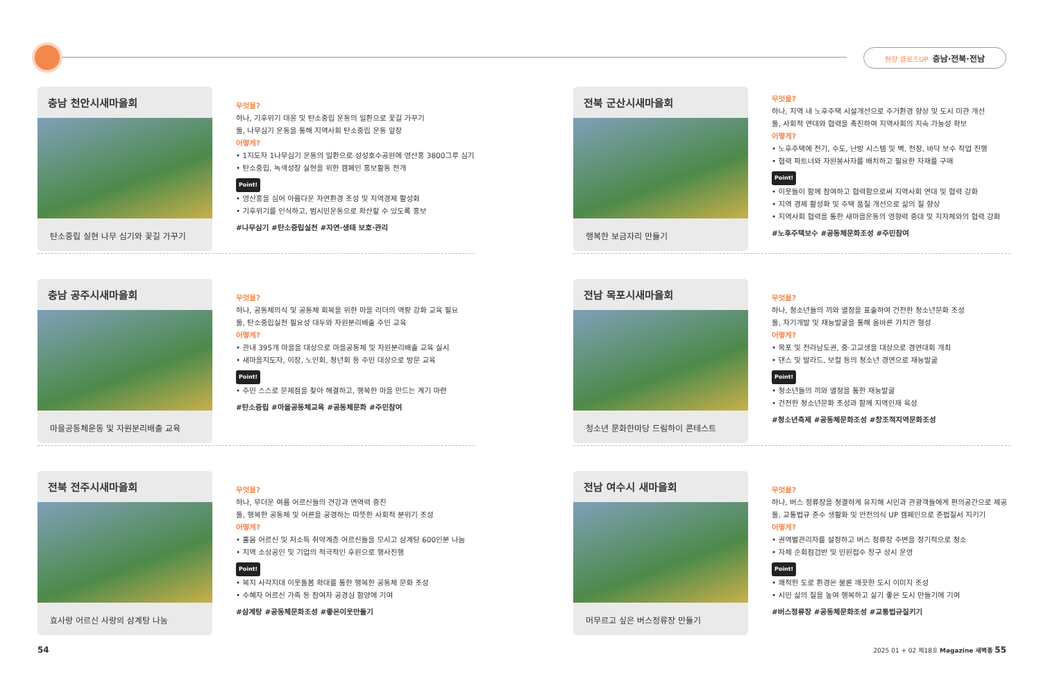현장 클로즈UP 충남·전북·전남
충남 천안시새마을회
탄소중립 실현 나무 심기와 꽃길 가꾸기
무엇을?
하나, 기후위기 대응 및 탄소중립 운동의 일환으로 꽃길 가꾸기
둘, 나무심기 운동을 통해 지역사회 탄소중립 운동 앞장
어떻게?
• 1지도자 1나무심기 운동의 일환으로 성성호수공원에 영산홍 3800그루 심기
• 탄소중립, 녹색성장 실현을 위한 캠페인 홍보활동 전개
Point!
• 영산홍을 심어 아름다운 자연환경 조성 및 지역경제 활성화
• 기후위기를 인식하고, 범시민운동으로 확산할 수 있도록 홍보
#나무심기 #탄소중립실천 #자연·생태 보호·관리
충남 공주시새마을회
마을공동체운동 및 자원분리배출 교육
무엇을?
하나, 공동체의식 및 공동체 회복을 위한 마을 리더의 역량 강화 교육 필요
둘, 탄소중립실천 필요성 대두와 자원분리배출 주민 교육
어떻게?
• 관내 395개 마을을 대상으로 마을공동체 및 자원분리배출 교육 실시
• 새마을지도자, 이장, 노인회, 청년회 등 주민 대상으로 방문 교육
Point!
• 주민 스스로 문제점을 찾아 해결하고, 행복한 마을 만드는 계기 마련
#탄소중립 #마을공동체교육 #공동체문화 #주민참여
전북 전주시새마을회
효사랑 어르신 사랑의 삼계탕 나눔
무엇을?
하나, 무더운 여름 어르신들의 건강과 면역력 증진
둘, 행복한 공동체 및 어른을 공경하는 따뜻한 사회적 분위기 조성
어떻게?
• 홀몸 어르신 및 저소득 취약계층 어르신들을 모시고 삼계탕 600인분 나눔
• 지역 소상공인 및 기업의 적극적인 후원으로 행사진행
Point!
• 복지 사각지대 이웃돌봄 확대를 통한 행복한 공동체 문화 조성
• 수혜자 어르신 가족 등 참여자 공경심 함양에 기여
#삼계탕 #공동체문화조성 #좋은이웃만들기
전북 군산시새마을회
행복한 보금자리 만들기
무엇을?
하나, 지역 내 노후주택 시설개선으로 주거환경 향상 및 도시 미관 개선
둘, 사회적 연대와 협력을 촉진하여 지역사회의 지속 가능성 확보
어떻게?
• 노후주택에 전기, 수도, 난방 시스템 및 벽, 천장, 바닥 보수 작업 진행
• 협력 파트너와 자원봉사자를 배치하고 필요한 자재를 구매
Point!
• 이웃들이 함께 참여하고 협력함으로써 지역사회 연대 및 협력 강화
• 지역 경제 활성화 및 주택 품질 개선으로 삶의 질 향상
• 지역사회 협력을 통한 새마을운동의 영향력 증대 및 지자체와의 협력 강화
#노후주택보수 #공동체문화조성 #주민참여
전남 목포시새마을회
청소년 문화한마당 드림하이 콘테스트
무엇을?
하나, 청소년들의 끼와 열정을 표출하여 건전한 청소년문화 조성
둘, 자기개발 및 재능발굴을 통해 올바른 가치관 형성
어떻게?
• 목포 및 전라남도권, 중·고교생을 대상으로 경연대회 개최
• 댄스 및 발라드, 보컬 등의 청소년 경연으로 재능발굴
Point!
• 청소년들의 끼와 열정을 통한 재능발굴
• 건전한 청소년문화 조성과 함께 지역인재 육성
#청소년축제 #공동체문화조성 #창조적지역문화조성
전남 여수시 새마을회
머무르고 싶은 버스정류장 만들기
무엇을?
하나, 버스 정류장을 청결하게 유지해 시민과 관광객들에게 편의공간으로 제공
둘, 교통법규 준수 생활화 및 안전의식 UP 캠페인으로 준법질서 지키기
어떻게?
• 권역별관리자를 설정하고 버스 정류장 주변을 정기적으로 청소
• 자체 순회점검반 및 민원접수 창구 상시 운영
Point!
• 쾌적한 도로 환경은 물론 깨끗한 도시 이미지 조성
• 시민 삶의 질을 높여 행복하고 살기 좋은 도시 만들기에 기여
#버스정류장 #공동체문화조성 #교통법규질키기
54
2025 01 + 02 제18호 Magazine 새벽종 55